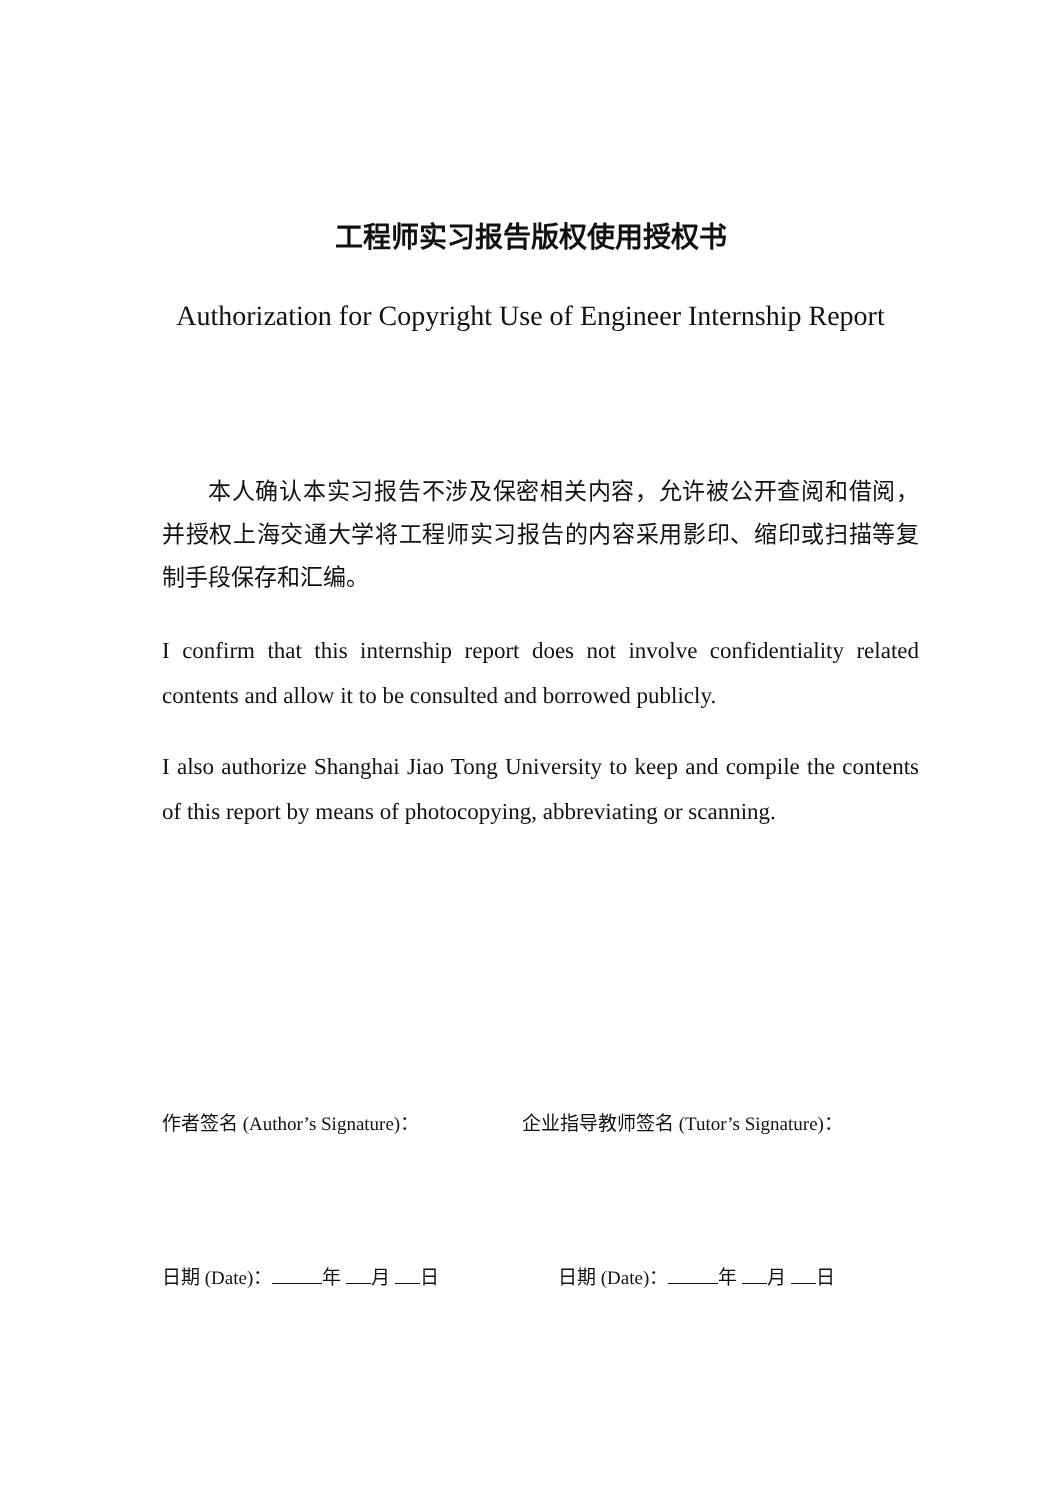工程师实习报告版权使用授权书
Authorization for Copyright Use of Engineer Internship Report
本人确认本实习报告不涉及保密相关内容，允许被公开查阅和借阅，并授权上海交通大学将工程师实习报告的内容采用影印、缩印或扫描等复制手段保存和汇编。
I confirm that this internship report does not involve confidentiality related contents and allow it to be consulted and borrowed publicly.
I also authorize Shanghai Jiao Tong University to keep and compile the contents of this report by means of photocopying, abbreviating or scanning.
作者签名 (Author’s Signature)： 企业指导教师签名 (Tutor’s Signature)：
日期 (Date)： 年 月 日 日期 (Date)： 年 月 日